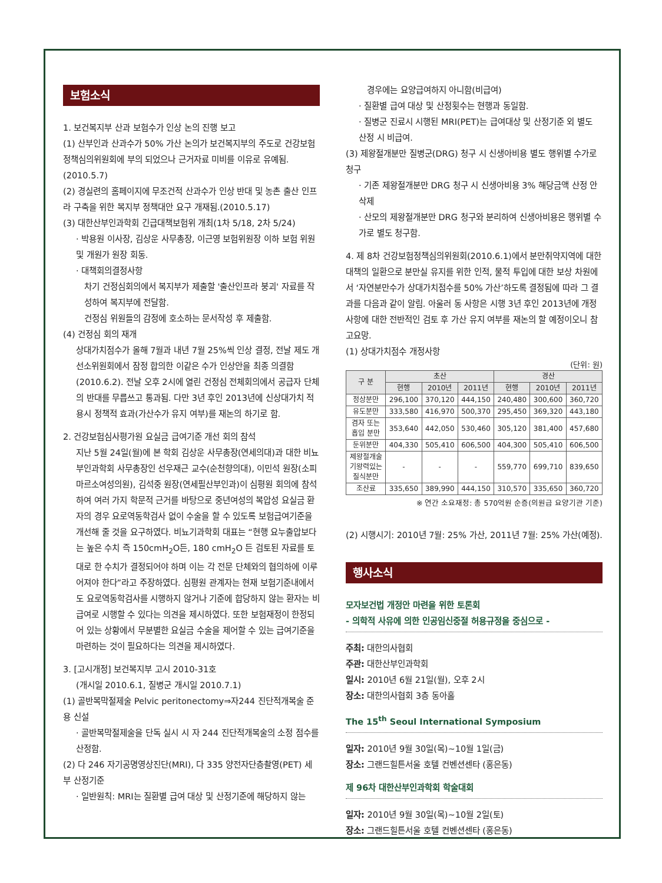보험소식
1. 보건복지부 산과 보험수가 인상 논의 진행 보고
(1) 산부인과 산과수가 50% 가산 논의가 보건복지부의 주도로 건강보험 정책심의위원회에 부의 되었으나 근거자료 미비를 이유로 유예됨.(2010.5.7)
(2) 경실련의 홈페이지에 무조건적 산과수가 인상 반대 및 농촌 출산 인프라 구축을 위한 복지부 정책대안 요구 개재됨.(2010.5.17)
(3) 대한산부인과학회 긴급대책보험위 개최(1차 5/18, 2차 5/24)
· 박용원 이사장, 김상운 사무총장, 이근영 보험위원장 이하 보험 위원 및 개원가 원장 회동.
· 대책회의결정사항
차기 건정심회의에서 복지부가 제출할 '출산인프라 붕괴' 자료를 작성하여 복지부에 전달함.
건정심 위원들의 감정에 호소하는 문서작성 후 제출함.
(4) 건정심 회의 재개
상대가치점수가 올해 7월과 내년 7월 25%씩 인상 결정, 전날 제도 개선소위원회에서 잠정 합의한 이같은 수가 인상안을 최종 의결함 (2010.6.2). 전날 오후 2시에 열린 건정심 전체회의에서 공급자 단체의 반대를 무릅쓰고 통과됨. 다만 3년 후인 2013년에 신상대가치 적용시 정책적 효과(가산수가 유지 여부)를 재논의 하기로 함.
2. 건강보험심사평가원 요실금 급여기준 개선 회의 참석
지난 5월 24일(월)에 본 학회 김상운 사무총장(연세의대)과 대한 비뇨부인과학회 사무총장인 선우재근 교수(순천향의대), 이민석 원장(소피마르소여성의원), 김석중 원장(연세필산부인과)이 심평원 회의에 참석하여 여러 가지 학문적 근거를 바탕으로 중년여성의 복압성 요실금 환자의 경우 요로역동학검사 없이 수술을 할 수 있도록 보험급여기준을 개선해 줄 것을 요구하였다. 비뇨기과학회 대표는 “현행 요누출압보다는 높은 수치 즉 150cmH<sub>2</sub>O든, 180 cmH<sub>2</sub>O 든 검토된 자료를 토대로 한 수치가 결정되어야 하며 이는 각 전문 단체와의 협의하에 이루어져야 한다”라고 주장하였다. 심평원 관계자는 현재 보험기준내에서도 요로역동학검사를 시행하지 않거나 기준에 합당하지 않는 환자는 비급여로 시행할 수 있다는 의견을 제시하였다. 또한 보험재정이 한정되어 있는 상황에서 무분별한 요실금 수술을 제어할 수 있는 급여기준을 마련하는 것이 필요하다는 의견을 제시하였다.
3. [고시개정] 보건복지부 고시 2010-31호
(개시일 2010.6.1, 질병군 개시일 2010.7.1)
(1) 골반복막절제술 Pelvic peritonectomy⇒자244 진단적개복술 준용 신설
· 골반복막절제술을 단독 실시 시 자 244 진단적개복술의 소정 점수를 산정함.
(2) 다 246 자기공명영상진단(MRI), 다 335 양전자단층촬영(PET) 세부 산정기준
· 일반원칙: MRI는 질환별 급여 대상 및 산정기준에 해당하지 않는
경우에는 요양급여하지 아니함(비급여)
· 질환별 급여 대상 및 산정횟수는 현행과 동일함.
· 질병군 진료시 시행된 MRI(PET)는 급여대상 및 산정기준 외 별도 산정 시 비급여.
(3) 제왕절개분만 질병군(DRG) 청구 시 신생아비용 별도 행위별 수가로 청구
· 기존 제왕절개분만 DRG 청구 시 신생아비용 3% 해당금액 산정 안 삭제
· 산모의 제왕절개분만 DRG 청구와 분리하여 신생아비용은 행위별 수가로 별도 청구함.
4. 제 8차 건강보험정책심의위원회(2010.6.1)에서 분만취약지역에 대한 대책의 일환으로 분만실 유지를 위한 인적, 물적 투입에 대한 보상 차원에서 ‘자연분만수가 상대가치점수를 50% 가산’하도록 결정됨에 따라 그 결과를 다음과 같이 알림. 아울러 동 사항은 시행 3년 후인 2013년에 개정사항에 대한 전반적인 검토 후 가산 유지 여부를 재논의 할 예정이오니 참고요망.
(1) 상대가치점수 개정사항
(단위: 원)
| 구 분 | 초산 | | | 경산 | | |
| --- | --- | --- | --- | --- | --- | --- |
| | 현행 | 2010년 | 2011년 | 현행 | 2010년 | 2011년 |
| 정상분만 | 296,100 | 370,120 | 444,150 | 240,480 | 300,600 | 360,720 |
| 유도분만 | 333,580 | 416,970 | 500,370 | 295,450 | 369,320 | 443,180 |
| 겸자 또는 흡입 분만 | 353,640 | 442,050 | 530,460 | 305,120 | 381,400 | 457,680 |
| 둔위분만 | 404,330 | 505,410 | 606,500 | 404,300 | 505,410 | 606,500 |
| 제왕절개술 기왕력있는 질식분만 | - | - | - | 559,770 | 699,710 | 839,650 |
| 조산료 | 335,650 | 389,990 | 444,150 | 310,570 | 335,650 | 360,720 |
※ 연간 소요재정: 총 570억원 순증(의원급 요양기관 기준)
(2) 시행시기: 2010년 7월: 25% 가산, 2011년 7월: 25% 가산(예정).
행사소식
모자보건법 개정안 마련을 위한 토론회
- 의학적 사유에 의한 인공임신중절 허용규정을 중심으로 -
주최: 대한의사협회
주관: 대한산부인과학회
일시: 2010년 6월 21일(월), 오후 2시
장소: 대한의사협회 3층 동아홀
The 15<sup>th</sup> Seoul International Symposium
일자: 2010년 9월 30일(목)~10월 1일(금)
장소: 그랜드힐튼서울 호텔 컨벤션센타 (홍은동)
제 96차 대한산부인과학회 학술대회
일자: 2010년 9월 30일(목)~10월 2일(토)
장소: 그랜드힐튼서울 호텔 컨벤션센타 (홍은동)